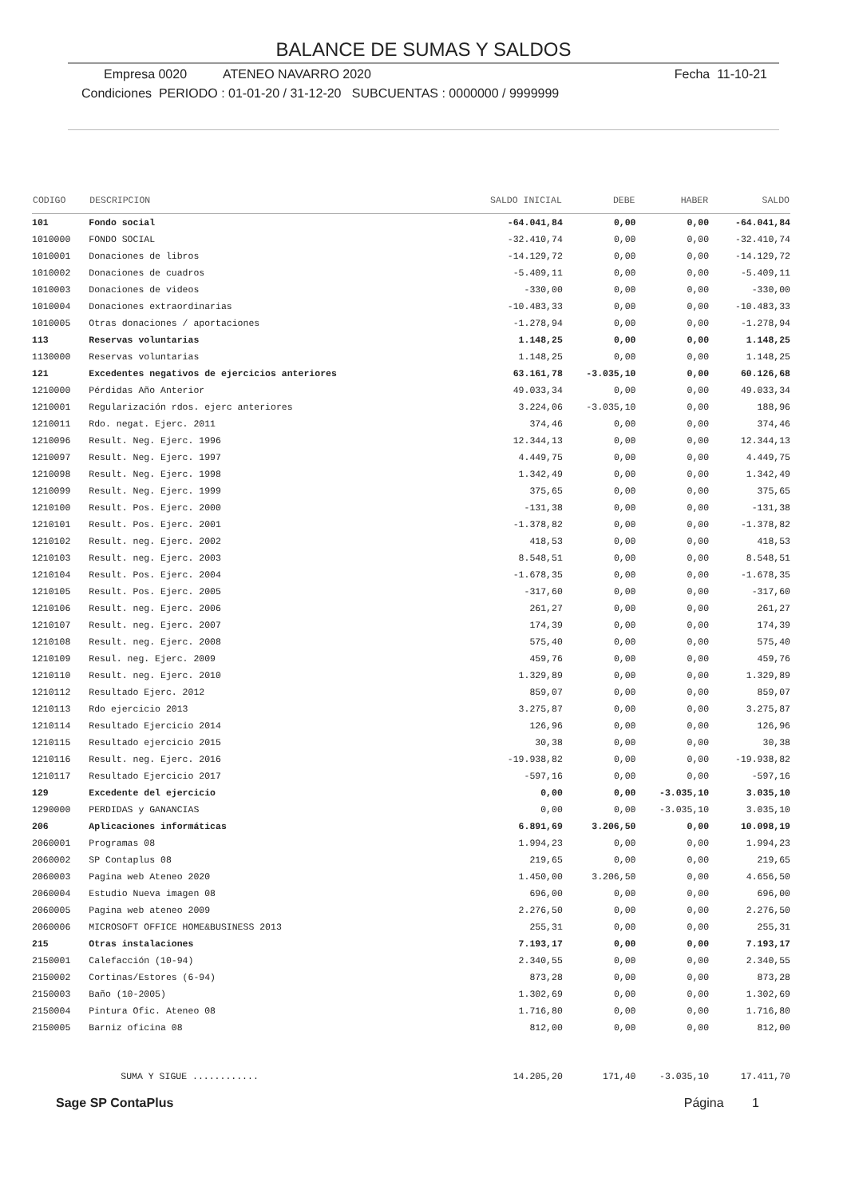BALANCE DE SUMAS Y SALDOS
Empresa 0020 ATENEO NAVARRO 2020 Fecha 11-10-21
Condiciones PERIODO : 01-01-20 / 31-12-20 SUBCUENTAS : 0000000 / 9999999
| CODIGO | DESCRIPCION | SALDO INICIAL | DEBE | HABER | SALDO |
| --- | --- | --- | --- | --- | --- |
| 101 | Fondo social | -64.041,84 | 0,00 | 0,00 | -64.041,84 |
| 1010000 | FONDO SOCIAL | -32.410,74 | 0,00 | 0,00 | -32.410,74 |
| 1010001 | Donaciones de libros | -14.129,72 | 0,00 | 0,00 | -14.129,72 |
| 1010002 | Donaciones de cuadros | -5.409,11 | 0,00 | 0,00 | -5.409,11 |
| 1010003 | Donaciones de videos | -330,00 | 0,00 | 0,00 | -330,00 |
| 1010004 | Donaciones extraordinarias | -10.483,33 | 0,00 | 0,00 | -10.483,33 |
| 1010005 | Otras donaciones / aportaciones | -1.278,94 | 0,00 | 0,00 | -1.278,94 |
| 113 | Reservas voluntarias | 1.148,25 | 0,00 | 0,00 | 1.148,25 |
| 1130000 | Reservas voluntarias | 1.148,25 | 0,00 | 0,00 | 1.148,25 |
| 121 | Excedentes negativos de ejercicios anteriores | 63.161,78 | -3.035,10 | 0,00 | 60.126,68 |
| 1210000 | Pérdidas Año Anterior | 49.033,34 | 0,00 | 0,00 | 49.033,34 |
| 1210001 | Regularización rdos. ejerc anteriores | 3.224,06 | -3.035,10 | 0,00 | 188,96 |
| 1210011 | Rdo. negat. Ejerc. 2011 | 374,46 | 0,00 | 0,00 | 374,46 |
| 1210096 | Result. Neg. Ejerc. 1996 | 12.344,13 | 0,00 | 0,00 | 12.344,13 |
| 1210097 | Result. Neg. Ejerc. 1997 | 4.449,75 | 0,00 | 0,00 | 4.449,75 |
| 1210098 | Result. Neg. Ejerc. 1998 | 1.342,49 | 0,00 | 0,00 | 1.342,49 |
| 1210099 | Result. Neg. Ejerc. 1999 | 375,65 | 0,00 | 0,00 | 375,65 |
| 1210100 | Result. Pos. Ejerc. 2000 | -131,38 | 0,00 | 0,00 | -131,38 |
| 1210101 | Result. Pos. Ejerc. 2001 | -1.378,82 | 0,00 | 0,00 | -1.378,82 |
| 1210102 | Result. neg. Ejerc. 2002 | 418,53 | 0,00 | 0,00 | 418,53 |
| 1210103 | Result. neg. Ejerc. 2003 | 8.548,51 | 0,00 | 0,00 | 8.548,51 |
| 1210104 | Result. Pos. Ejerc. 2004 | -1.678,35 | 0,00 | 0,00 | -1.678,35 |
| 1210105 | Result. Pos. Ejerc. 2005 | -317,60 | 0,00 | 0,00 | -317,60 |
| 1210106 | Result. neg. Ejerc. 2006 | 261,27 | 0,00 | 0,00 | 261,27 |
| 1210107 | Result. neg. Ejerc. 2007 | 174,39 | 0,00 | 0,00 | 174,39 |
| 1210108 | Result. neg. Ejerc. 2008 | 575,40 | 0,00 | 0,00 | 575,40 |
| 1210109 | Resul. neg. Ejerc. 2009 | 459,76 | 0,00 | 0,00 | 459,76 |
| 1210110 | Result. neg. Ejerc. 2010 | 1.329,89 | 0,00 | 0,00 | 1.329,89 |
| 1210112 | Resultado Ejerc. 2012 | 859,07 | 0,00 | 0,00 | 859,07 |
| 1210113 | Rdo ejercicio 2013 | 3.275,87 | 0,00 | 0,00 | 3.275,87 |
| 1210114 | Resultado Ejercicio 2014 | 126,96 | 0,00 | 0,00 | 126,96 |
| 1210115 | Resultado ejercicio 2015 | 30,38 | 0,00 | 0,00 | 30,38 |
| 1210116 | Result. neg. Ejerc. 2016 | -19.938,82 | 0,00 | 0,00 | -19.938,82 |
| 1210117 | Resultado Ejercicio 2017 | -597,16 | 0,00 | 0,00 | -597,16 |
| 129 | Excedente del ejercicio | 0,00 | 0,00 | -3.035,10 | 3.035,10 |
| 1290000 | PERDIDAS y GANANCIAS | 0,00 | 0,00 | -3.035,10 | 3.035,10 |
| 206 | Aplicaciones informáticas | 6.891,69 | 3.206,50 | 0,00 | 10.098,19 |
| 2060001 | Programas 08 | 1.994,23 | 0,00 | 0,00 | 1.994,23 |
| 2060002 | SP Contaplus 08 | 219,65 | 0,00 | 0,00 | 219,65 |
| 2060003 | Pagina web Ateneo 2020 | 1.450,00 | 3.206,50 | 0,00 | 4.656,50 |
| 2060004 | Estudio Nueva imagen 08 | 696,00 | 0,00 | 0,00 | 696,00 |
| 2060005 | Pagina web ateneo 2009 | 2.276,50 | 0,00 | 0,00 | 2.276,50 |
| 2060006 | MICROSOFT OFFICE HOME&BUSINESS 2013 | 255,31 | 0,00 | 0,00 | 255,31 |
| 215 | Otras instalaciones | 7.193,17 | 0,00 | 0,00 | 7.193,17 |
| 2150001 | Calefacción (10-94) | 2.340,55 | 0,00 | 0,00 | 2.340,55 |
| 2150002 | Cortinas/Estores (6-94) | 873,28 | 0,00 | 0,00 | 873,28 |
| 2150003 | Baño (10-2005) | 1.302,69 | 0,00 | 0,00 | 1.302,69 |
| 2150004 | Pintura Ofic. Ateneo 08 | 1.716,80 | 0,00 | 0,00 | 1.716,80 |
| 2150005 | Barniz oficina 08 | 812,00 | 0,00 | 0,00 | 812,00 |
| | SUMA Y SIGUE ............ | 14.205,20 | 171,40 | -3.035,10 | 17.411,70 |
Sage SP ContaPlus Página 1